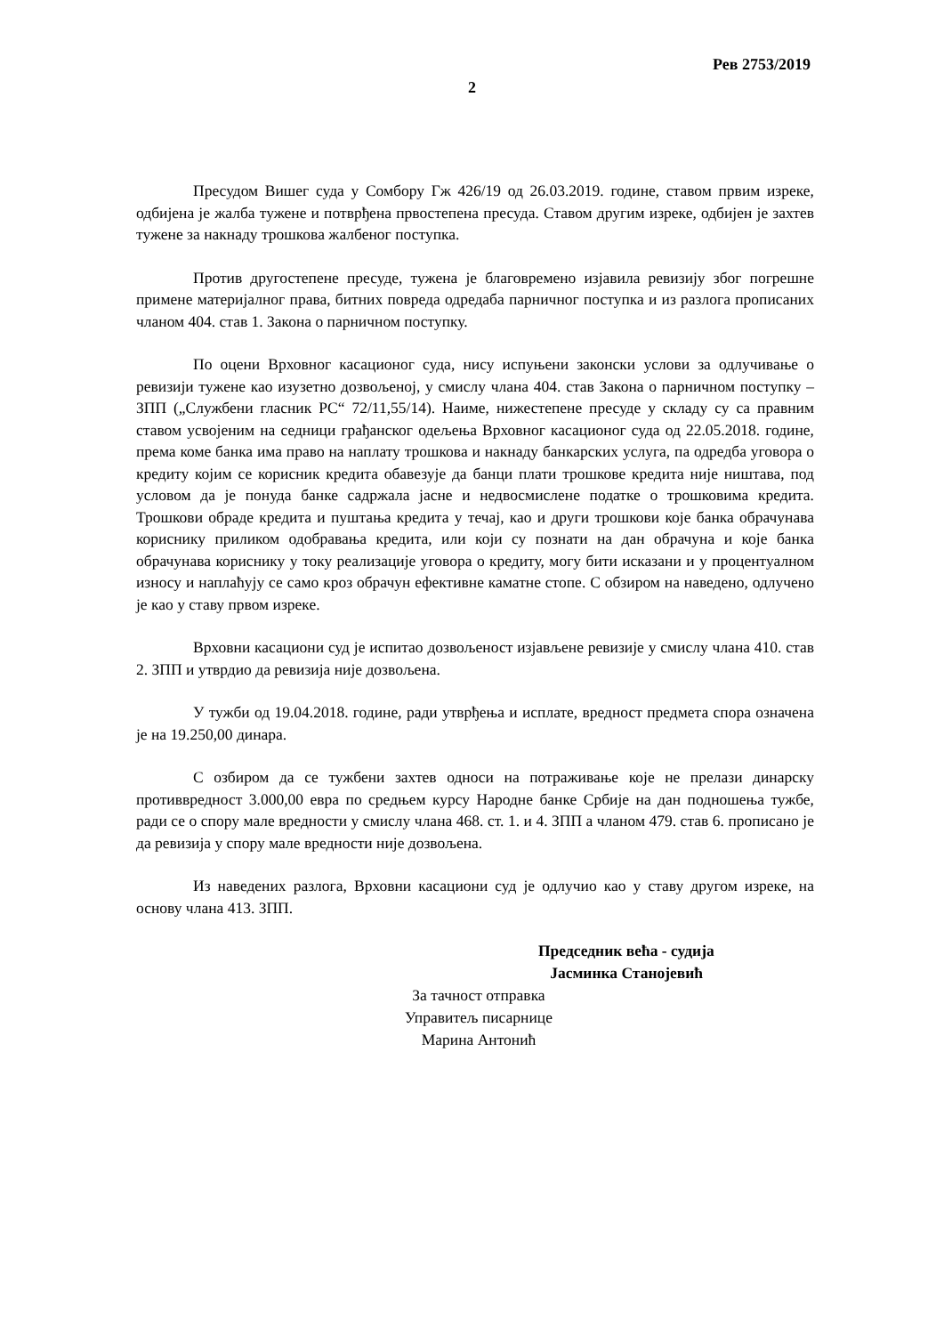Рев 2753/2019
2
Пресудом Вишег суда у Сомбору Гж 426/19 од 26.03.2019. године, ставом првим изреке, одбијена је жалба тужене и потврђена првостепена пресуда. Ставом другим изреке, одбијен је захтев тужене за накнаду трошкова жалбеног поступка.
Против другостепене пресуде, тужена је благовремено изјавила ревизију због погрешне примене материјалног права, битних повреда одредаба парничног поступка и из разлога прописаних чланом 404. став 1. Закона о парничном поступку.
По оцени Врховног касационог суда, нису испуњени законски услови за одлучивање о ревизији тужене као изузетно дозвољеној, у смислу члана 404. став Закона о парничном поступку – ЗПП („Службени гласник РС“ 72/11,55/14). Наиме, нижестепене пресуде у складу су са правним ставом усвојеним на седници грађанског одељења Врховног касационог суда од 22.05.2018. године, према коме банка има право на наплату трошкова и накнаду банкарских услуга, па одредба уговора о кредиту којим се корисник кредита обавезује да банци плати трошкове кредита није ништава, под условом да је понуда банке садржала јасне и недвосмислене податке о трошковима кредита. Трошкови обраде кредита и пуштања кредита у течај, као и други трошкови које банка обрачунава кориснику приликом одобравања кредита, или који су познати на дан обрачуна и које банка обрачунава кориснику у току реализације уговора о кредиту, могу бити исказани и у процентуалном износу и наплаћују се само кроз обрачун ефективне каматне стопе. С обзиром на наведено, одлучено је као у ставу првом изреке.
Врховни касациони суд је испитао дозвољеност изјављене ревизије у смислу члана 410. став 2. ЗПП и утврдио да ревизија није дозвољена.
У тужби од 19.04.2018. године, ради утврђења и исплате, вредност предмета спора означена је на 19.250,00 динара.
С озбиром да се тужбени захтев односи на потраживање које не прелази динарску противвредност 3.000,00 евра по средњем курсу Народне банке Србије на дан подношења тужбе, ради се о спору мале вредности у смислу члана 468. ст. 1. и 4. ЗПП а чланом 479. став 6. прописано је да ревизија у спору мале вредности није дозвољена.
Из наведених разлога, Врховни касациони суд је одлучио као у ставу другом изреке, на основу члана 413. ЗПП.
Председник већа - судија
Јасминка Станојевић
За тачност отправка
Управитељ писарнице
Марина Антонић